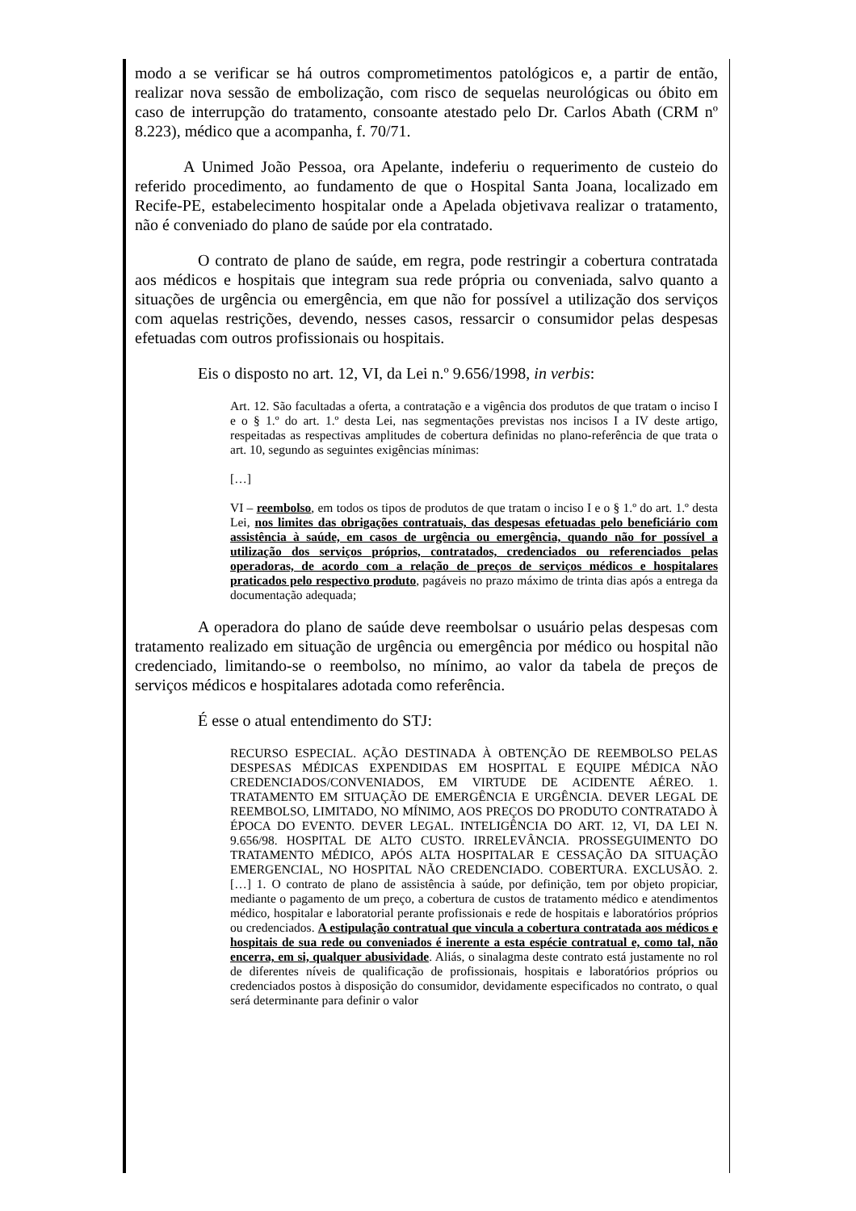modo a se verificar se há outros comprometimentos patológicos e, a partir de então, realizar nova sessão de embolização, com risco de sequelas neurológicas ou óbito em caso de interrupção do tratamento, consoante atestado pelo Dr. Carlos Abath (CRM nº 8.223), médico que a acompanha, f. 70/71.
A Unimed João Pessoa, ora Apelante, indeferiu o requerimento de custeio do referido procedimento, ao fundamento de que o Hospital Santa Joana, localizado em Recife-PE, estabelecimento hospitalar onde a Apelada objetivava realizar o tratamento, não é conveniado do plano de saúde por ela contratado.
O contrato de plano de saúde, em regra, pode restringir a cobertura contratada aos médicos e hospitais que integram sua rede própria ou conveniada, salvo quanto a situações de urgência ou emergência, em que não for possível a utilização dos serviços com aquelas restrições, devendo, nesses casos, ressarcir o consumidor pelas despesas efetuadas com outros profissionais ou hospitais.
Eis o disposto no art. 12, VI, da Lei n.º 9.656/1998, in verbis:
Art. 12. São facultadas a oferta, a contratação e a vigência dos produtos de que tratam o inciso I e o § 1.º do art. 1.º desta Lei, nas segmentações previstas nos incisos I a IV deste artigo, respeitadas as respectivas amplitudes de cobertura definidas no plano-referência de que trata o art. 10, segundo as seguintes exigências mínimas:
[…]
VI – reembolso, em todos os tipos de produtos de que tratam o inciso I e o § 1.º do art. 1.º desta Lei, nos limites das obrigações contratuais, das despesas efetuadas pelo beneficiário com assistência à saúde, em casos de urgência ou emergência, quando não for possível a utilização dos serviços próprios, contratados, credenciados ou referenciados pelas operadoras, de acordo com a relação de preços de serviços médicos e hospitalares praticados pelo respectivo produto, pagáveis no prazo máximo de trinta dias após a entrega da documentação adequada;
A operadora do plano de saúde deve reembolsar o usuário pelas despesas com tratamento realizado em situação de urgência ou emergência por médico ou hospital não credenciado, limitando-se o reembolso, no mínimo, ao valor da tabela de preços de serviços médicos e hospitalares adotada como referência.
É esse o atual entendimento do STJ:
RECURSO ESPECIAL. AÇÃO DESTINADA À OBTENÇÃO DE REEMBOLSO PELAS DESPESAS MÉDICAS EXPENDIDAS EM HOSPITAL E EQUIPE MÉDICA NÃO CREDENCIADOS/CONVENIADOS, EM VIRTUDE DE ACIDENTE AÉREO. 1. TRATAMENTO EM SITUAÇÃO DE EMERGÊNCIA E URGÊNCIA. DEVER LEGAL DE REEMBOLSO, LIMITADO, NO MÍNIMO, AOS PREÇOS DO PRODUTO CONTRATADO À ÉPOCA DO EVENTO. DEVER LEGAL. INTELIGÊNCIA DO ART. 12, VI, DA LEI N. 9.656/98. HOSPITAL DE ALTO CUSTO. IRRELEVÂNCIA. PROSSEGUIMENTO DO TRATAMENTO MÉDICO, APÓS ALTA HOSPITALAR E CESSAÇÃO DA SITUAÇÃO EMERGENCIAL, NO HOSPITAL NÃO CREDENCIADO. COBERTURA. EXCLUSÃO. 2. […] 1. O contrato de plano de assistência à saúde, por definição, tem por objeto propiciar, mediante o pagamento de um preço, a cobertura de custos de tratamento médico e atendimentos médico, hospitalar e laboratorial perante profissionais e rede de hospitais e laboratórios próprios ou credenciados. A estipulação contratual que vincula a cobertura contratada aos médicos e hospitais de sua rede ou conveniados é inerente a esta espécie contratual e, como tal, não encerra, em si, qualquer abusividade. Aliás, o sinalagma deste contrato está justamente no rol de diferentes níveis de qualificação de profissionais, hospitais e laboratórios próprios ou credenciados postos à disposição do consumidor, devidamente especificados no contrato, o qual será determinante para definir o valor